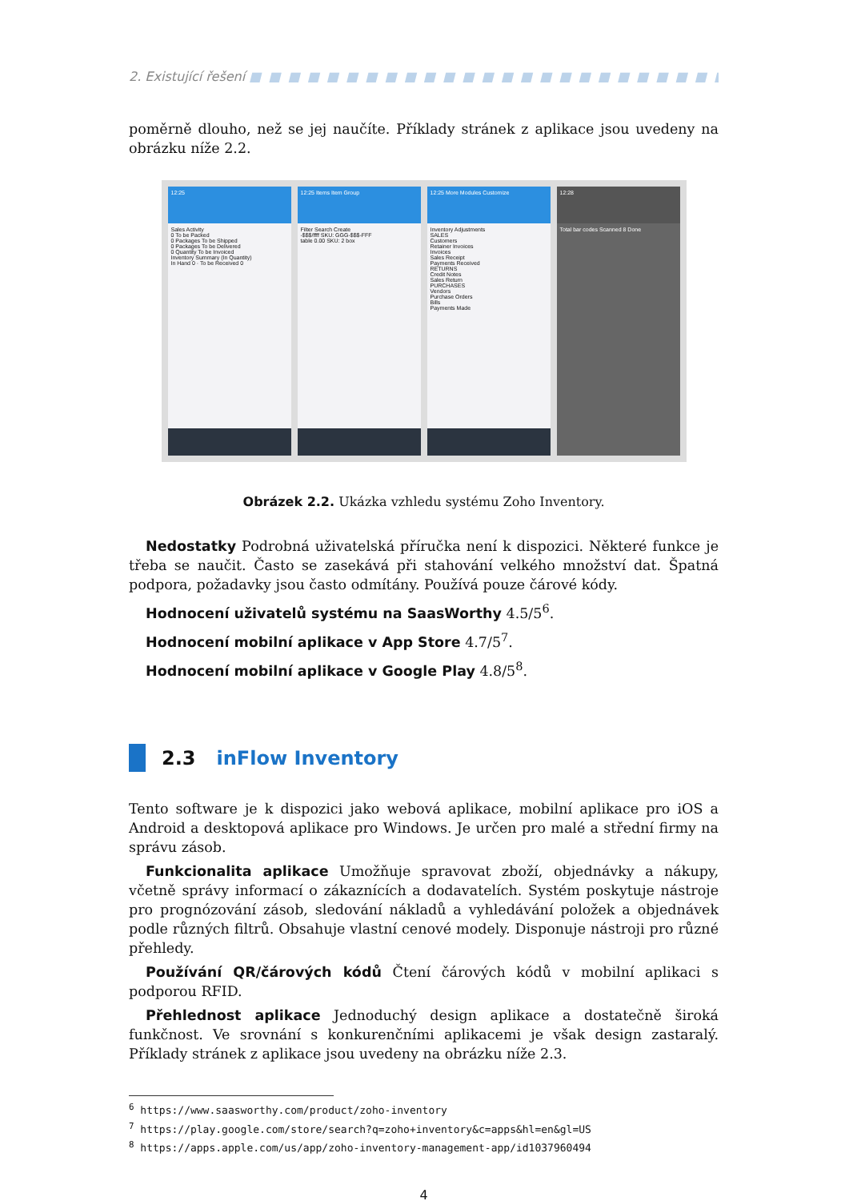2. Existující řešení ■ ■ ■ ■ ■ ■ ■ ■ ■ ■ ■ ■ ■ ■ ■ ■ ■ ■ ■ ■ ■ ■ ■ ■ ■ ■ ■ ■ ■ ■ ■ ■ ■ ■ ■ ■ ■ ■ ■ ■
poměrně dlouho, než se jej naučíte. Příklady stránek z aplikace jsou uvedeny na obrázku níže 2.2.
12:25
Sales Activity
0 To be Packed
0 Packages To be Shipped
0 Packages To be Delivered
0 Quantity To be Invoiced
Inventory Summary (In Quantity)
In Hand 0 · To be Received 0
12:25 Items Item Group
Filter Search Create
-$$$/ffff SKU: GGG-$$$-FFF
table 0.00 SKU: 2 box
12:25 More Modules Customize
Inventory Adjustments
SALES
Customers
Retainer Invoices
Invoices
Sales Receipt
Payments Received
RETURNS
Credit Notes
Sales Return
PURCHASES
Vendors
Purchase Orders
Bills
Payments Made
12:28
Total bar codes Scanned 8 Done
Obrázek 2.2. Ukázka vzhledu systému Zoho Inventory.
Nedostatky Podrobná uživatelská příručka není k dispozici. Některé funkce je třeba se naučit. Často se zasekává při stahování velkého množství dat. Špatná podpora, požadavky jsou často odmítány. Používá pouze čárové kódy.
Hodnocení uživatelů systému na SaasWorthy 4.5/5<sup>6</sup>.
Hodnocení mobilní aplikace v App Store 4.7/5<sup>7</sup>.
Hodnocení mobilní aplikace v Google Play 4.8/5<sup>8</sup>.
2.3 inFlow Inventory
Tento software je k dispozici jako webová aplikace, mobilní aplikace pro iOS a Android a desktopová aplikace pro Windows. Je určen pro malé a střední firmy na správu zásob.
Funkcionalita aplikace Umožňuje spravovat zboží, objednávky a nákupy, včetně správy informací o zákaznících a dodavatelích. Systém poskytuje nástroje pro prognózování zásob, sledování nákladů a vyhledávání položek a objednávek podle různých filtrů. Obsahuje vlastní cenové modely. Disponuje nástroji pro různé přehledy.
Používání QR/čárových kódů Čtení čárových kódů v mobilní aplikaci s podporou RFID.
Přehlednost aplikace Jednoduchý design aplikace a dostatečně široká funkčnost. Ve srovnání s konkurenčními aplikacemi je však design zastaralý. Příklady stránek z aplikace jsou uvedeny na obrázku níže 2.3.
<sup>6</sup> https://www.saasworthy.com/product/zoho-inventory
<sup>7</sup> https://play.google.com/store/search?q=zoho+inventory&c=apps&hl=en&gl=US
<sup>8</sup> https://apps.apple.com/us/app/zoho-inventory-management-app/id1037960494
4